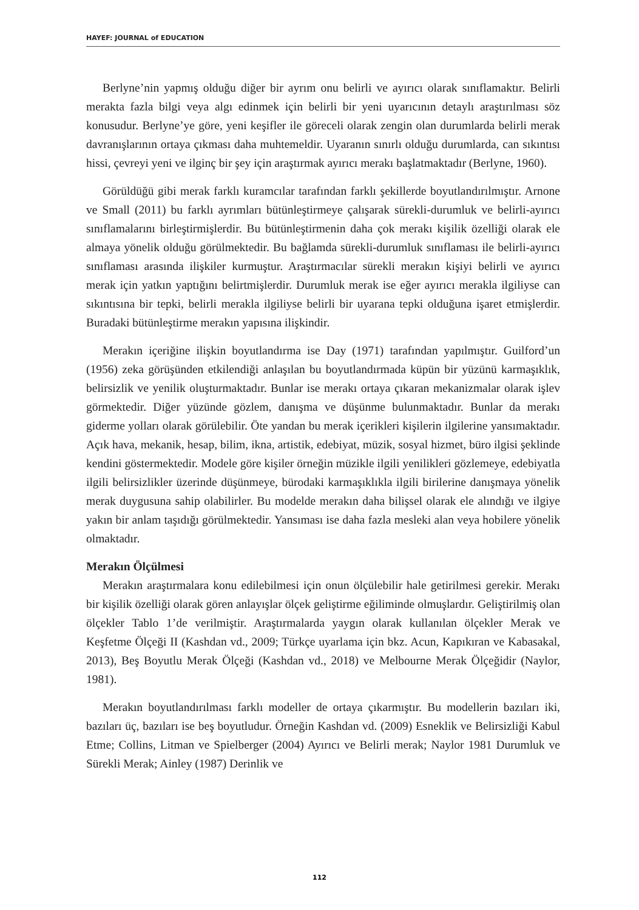HAYEF: JOURNAL of EDUCATION
Berlyne’nin yapmış olduğu diğer bir ayrım onu belirli ve ayırıcı olarak sınıflamaktır. Belirli merakta fazla bilgi veya algı edinmek için belirli bir yeni uyarıcının detaylı araştırılması söz konusudur. Berlyne’ye göre, yeni keşifler ile göreceli olarak zengin olan durumlarda belirli merak davranışlarının ortaya çıkması daha muhtemeldir. Uyaranın sınırlı olduğu durumlarda, can sıkıntısı hissi, çevreyi yeni ve ilginç bir şey için araştırmak ayırıcı merakı başlatmaktadır (Berlyne, 1960).
Görüldüğü gibi merak farklı kuramcılar tarafından farklı şekillerde boyutlandırılmıştır. Arnone ve Small (2011) bu farklı ayrımları bütünleştirmeye çalışarak sürekli-durumluk ve belirli-ayırıcı sınıflamalarını birleştirmişlerdir. Bu bütünleştirmenin daha çok merakı kişilik özelliği olarak ele almaya yönelik olduğu görülmektedir. Bu bağlamda sürekli-durumluk sınıflaması ile belirli-ayırıcı sınıflaması arasında ilişkiler kurmuştur. Araştırmacılar sürekli merakın kişiyi belirli ve ayırıcı merak için yatkın yaptığını belirtmişlerdir. Durumluk merak ise eğer ayırıcı merakla ilgiliyse can sıkıntısına bir tepki, belirli merakla ilgiliyse belirli bir uyarana tepki olduğuna işaret etmişlerdir. Buradaki bütünleştirme merakın yapısına ilişkindir.
Merakın içeriğine ilişkin boyutlandırma ise Day (1971) tarafından yapılmıştır. Guilford’un (1956) zeka görüşünden etkilendiği anlaşılan bu boyutlandırmada küpün bir yüzünü karmaşıklık, belirsizlik ve yenilik oluşturmaktadır. Bunlar ise merakı ortaya çıkaran mekanizmalar olarak işlev görmektedir. Diğer yüzünde gözlem, danışma ve düşünme bulunmaktadır. Bunlar da merakı giderme yolları olarak görülebilir. Öte yandan bu merak içerikleri kişilerin ilgilerine yansımaktadır. Açık hava, mekanik, hesap, bilim, ikna, artistik, edebiyat, müzik, sosyal hizmet, büro ilgisi şeklinde kendini göstermektedir. Modele göre kişiler örneğin müzikle ilgili yenilikleri gözlemeye, edebiyatla ilgili belirsizlikler üzerinde düşünmeye, bürodaki karmaşıklıkla ilgili birilerine danışmaya yönelik merak duygusuna sahip olabilirler. Bu modelde merakın daha bilişsel olarak ele alındığı ve ilgiye yakın bir anlam taşıdığı görülmektedir. Yansıması ise daha fazla mesleki alan veya hobilere yönelik olmaktadır.
Merakın Ölçülmesi
Merakın araştırmalara konu edilebilmesi için onun ölçülebilir hale getirilmesi gerekir. Merakı bir kişilik özelliği olarak gören anlayışlar ölçek geliştirme eğiliminde olmuşlardır. Geliştirilmiş olan ölçekler Tablo 1’de verilmiştir. Araştırmalarda yaygın olarak kullanılan ölçekler Merak ve Keşfetme Ölçeği II (Kashdan vd., 2009; Türkçe uyarlama için bkz. Acun, Kapıkıran ve Kabasakal, 2013), Beş Boyutlu Merak Ölçeği (Kashdan vd., 2018) ve Melbourne Merak Ölçeğidir (Naylor, 1981).
Merakın boyutlandırılması farklı modeller de ortaya çıkarmıştır. Bu modellerin bazıları iki, bazıları üç, bazıları ise beş boyutludur. Örneğin Kashdan vd. (2009) Esneklik ve Belirsizliği Kabul Etme; Collins, Litman ve Spielberger (2004) Ayırıcı ve Belirli merak; Naylor 1981 Durumluk ve Sürekli Merak; Ainley (1987) Derinlik ve
112